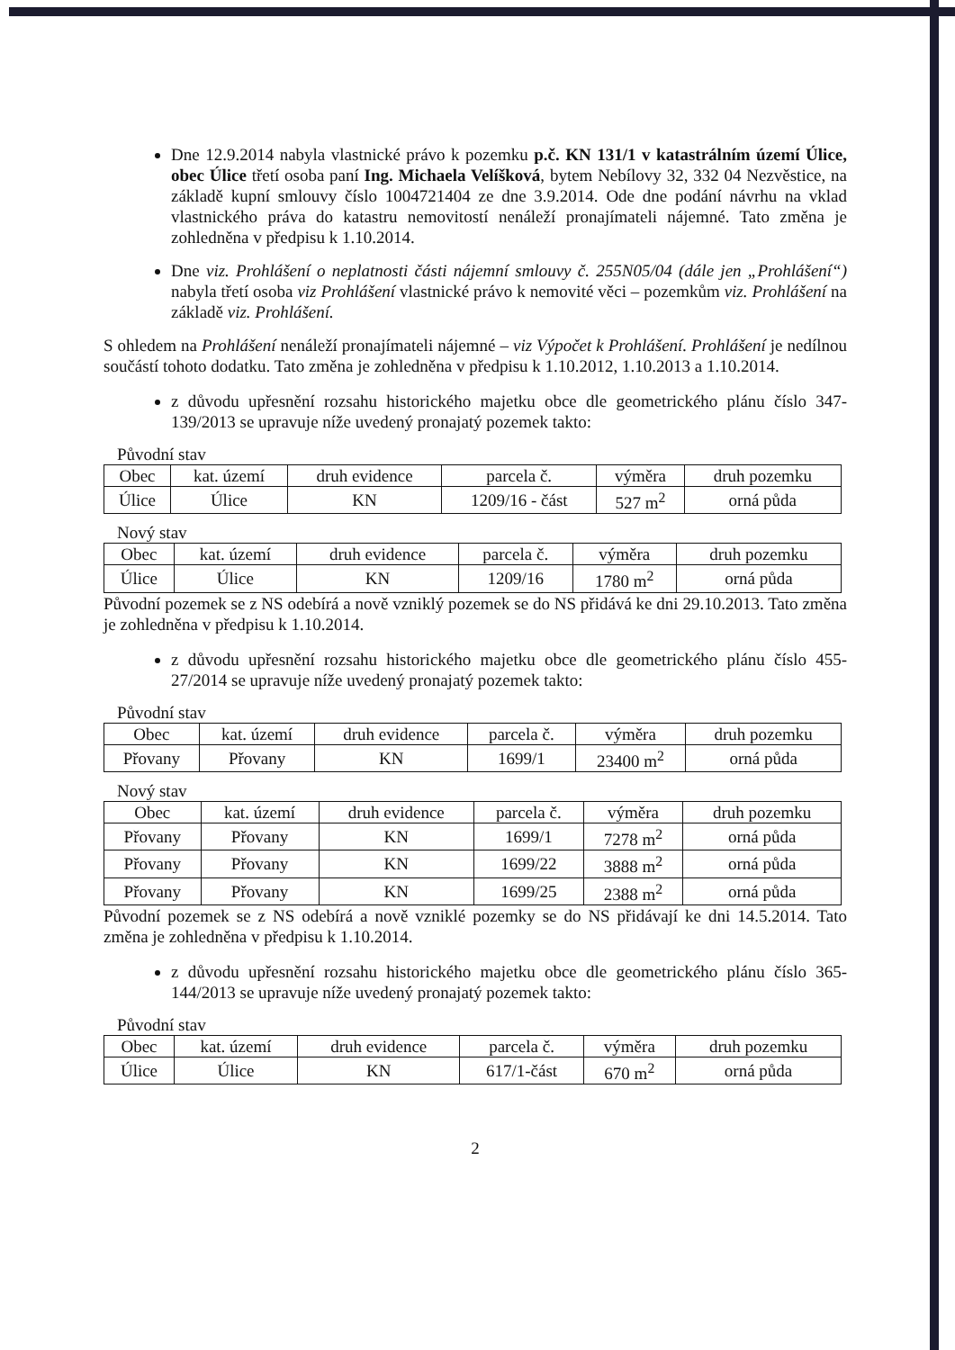Dne 12.9.2014 nabyla vlastnické právo k pozemku p.č. KN 131/1 v katastrálním území Úlice, obec Úlice třetí osoba paní Ing. Michaela Velíšková, bytem Nebílovy 32, 332 04 Nezvěstice, na základě kupní smlouvy číslo 1004721404 ze dne 3.9.2014. Ode dne podání návrhu na vklad vlastnického práva do katastru nemovitostí nenáleží pronajímateli nájemné. Tato změna je zohledněna v předpisu k 1.10.2014.
Dne viz. Prohlášení o neplatnosti části nájemní smlouvy č. 255N05/04 (dále jen „Prohlášení“) nabyla třetí osoba viz Prohlášení vlastnické právo k nemovité věci – pozemkům viz. Prohlášení na základě viz. Prohlášení.
S ohledem na Prohlášení nenáleží pronajímateli nájemné – viz Výpočet k Prohlášení. Prohlášení je nedílnou součástí tohoto dodatku. Tato změna je zohledněna v předpisu k 1.10.2012, 1.10.2013 a 1.10.2014.
z důvodu upřesnění rozsahu historického majetku obce dle geometrického plánu číslo 347-139/2013 se upravuje níže uvedený pronajatý pozemek takto:
Původní stav
| Obec | kat. území | druh evidence | parcela č. | výměra | druh pozemku |
| Úlice | Úlice | KN | 1209/16 - část | 527 m<sup>2</sup> | orná půda |
Nový stav
| Obec | kat. území | druh evidence | parcela č. | výměra | druh pozemku |
| Úlice | Úlice | KN | 1209/16 | 1780 m<sup>2</sup> | orná půda |
Původní pozemek se z NS odebírá a nově vzniklý pozemek se do NS přidává ke dni 29.10.2013. Tato změna je zohledněna v předpisu k 1.10.2014.
z důvodu upřesnění rozsahu historického majetku obce dle geometrického plánu číslo 455-27/2014 se upravuje níže uvedený pronajatý pozemek takto:
Původní stav
| Obec | kat. území | druh evidence | parcela č. | výměra | druh pozemku |
| Přovany | Přovany | KN | 1699/1 | 23400 m<sup>2</sup> | orná půda |
Nový stav
| Obec | kat. území | druh evidence | parcela č. | výměra | druh pozemku |
| Přovany | Přovany | KN | 1699/1 | 7278 m<sup>2</sup> | orná půda |
| Přovany | Přovany | KN | 1699/22 | 3888 m<sup>2</sup> | orná půda |
| Přovany | Přovany | KN | 1699/25 | 2388 m<sup>2</sup> | orná půda |
Původní pozemek se z NS odebírá a nově vzniklé pozemky se do NS přidávají ke dni 14.5.2014. Tato změna je zohledněna v předpisu k 1.10.2014.
z důvodu upřesnění rozsahu historického majetku obce dle geometrického plánu číslo 365-144/2013 se upravuje níže uvedený pronajatý pozemek takto:
Původní stav
| Obec | kat. území | druh evidence | parcela č. | výměra | druh pozemku |
| Úlice | Úlice | KN | 617/1-část | 670 m<sup>2</sup> | orná půda |
2